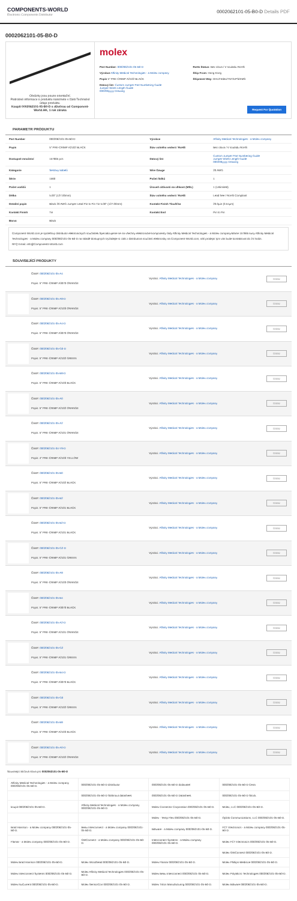COMPONENTS-WORLD
Electronic Components Distributor
0002062101-05-B0-D Details PDF
0002062101-05-B0-D
Obrázky jsou pouze orientační.
Podrobné informace o produktu naleznete v části Technické údaje produktu.
Koupit 0002062101-05-B0-D s důvěrou od Component-World.HK, 1 rok záruka
molex
Part Number: 0002062101-05-B0-D
Výrobce Affinity Medical Technologies - a Molex company
Popis 5" PRE-CRIMP A2102 BLACK
Datový list: Custom Jumper Part Numbering Guide
Jumper Wires Length Guide
000206yyyy Drawing
RoHs Status: Bez olova / V souladu RoHS
Ship From: Hong Kong
Shipment Way: DHL/Fedex/TNT/UPS/EMS
Request For Quotation
PARAMETR PRODUKTU
| Part Number | 0002062101-05-B0-D | Výrobce | Affinity Medical Technologies - a Molex company |
| Popis | 5" PRE-CRIMP A2102 BLACK | Stav volného vedení / RoHS | Bez olova / V souladu RoHS |
| Dostupné množství | 157665 pcs | Datový list | Custom Jumper Part Numbering Guide Jumper Wires Length Guide 000206yyyy Drawing |
| Kategorie | Sestavy kabelů | Wire Gauge | 20 AWG |
| Série | 1560 | Počet řádků | 1 |
| Počet vodičů | 1 | Úroveň citlivosti na vlhkost (MSL) | 1 (Unlimited) |
| Délka | 5.00" (127.00mm) | Stav volného vedení / RoHS | Lead free / RoHS Compliant |
| Detailní popis | Black 20 AWG Jumper Lead Pin to Pin Tin 5.00" (127.00mm) | Kontakt Finish Tloušťka | 20.0µin (0.51µm) |
| Kontakt Finish | Tin | Kontakt End | Pin to Pin |
| Barva | Black | | |
Component-World.com je spolehlivý distributor elektronických součástek.Specializujeme se na všechny elektronické komponenty řady Affinity Medical Technologies - a Molex company.Máme 157665 kusy Affinity Medical Technologies - a Molex company 0002062101-05-B0-D na skladě dostupných.Vyžádejte si citát z distributora součástí elektroniky na Component-World.com, náš prodejní tým vás bude kontaktovat do 24 hodin.
RFQ Email: info@Components-World.com
SOUVISEJÍCÍ PRODUKTY
Část#: 0002062101-05-A4
Popis: 5" PRE-CRIMP A3070 ORANGE
Výrobci: Affinity Medical Technologies - a Molex company
Dotaz
Část#: 0002062101-05-A9-D
Popis: 5" PRE-CRIMP A2103 ORANGE
Výrobci: Affinity Medical Technologies - a Molex company
Dotaz
Část#: 0002062101-05-A4-D
Popis: 5" PRE-CRIMP A3070 ORANGE
Výrobci: Affinity Medical Technologies - a Molex company
Dotaz
Část#: 0002062101-05-G0-D
Popis: 5" PRE-CRIMP A2102 GREEN
Výrobci: Affinity Medical Technologies - a Molex company
Dotaz
Část#: 0002062101-05-B9-D
Popis: 5" PRE-CRIMP A2103 BLACK
Výrobci: Affinity Medical Technologies - a Molex company
Dotaz
Část#: 0002062101-05-A0
Popis: 5" PRE-CRIMP A2102 ORANGE
Výrobci: Affinity Medical Technologies - a Molex company
Dotaz
Část#: 0002062101-05-A2
Popis: 5" PRE-CRIMP A2101 ORANGE
Výrobci: Affinity Medical Technologies - a Molex company
Dotaz
Část#: 0002062101-04-Y9-D
Popis: 4" PRE-CRIMP A2103 YELLOW
Výrobci: Affinity Medical Technologies - a Molex company
Dotaz
Část#: 0002062101-05-B0
Popis: 5" PRE-CRIMP A2102 BLACK
Výrobci: Affinity Medical Technologies - a Molex company
Dotaz
Část#: 0002062101-05-B2
Popis: 5" PRE-CRIMP A2101 BLACK
Výrobci: Affinity Medical Technologies - a Molex company
Dotaz
Část#: 0002062101-05-B2-D
Popis: 5" PRE-CRIMP A2101 BLACK
Výrobci: Affinity Medical Technologies - a Molex company
Dotaz
Část#: 0002062101-05-G2-D
Popis: 5" PRE-CRIMP A2101 GREEN
Výrobci: Affinity Medical Technologies - a Molex company
Dotaz
Část#: 0002062101-05-A9
Popis: 5" PRE-CRIMP A2103 ORANGE
Výrobci: Affinity Medical Technologies - a Molex company
Dotaz
Část#: 0002062101-05-B4
Popis: 5" PRE-CRIMP A3070 BLACK
Výrobci: Affinity Medical Technologies - a Molex company
Dotaz
Část#: 0002062101-05-A2-D
Popis: 5" PRE-CRIMP A2101 ORANGE
Výrobci: Affinity Medical Technologies - a Molex company
Dotaz
Část#: 0002062101-05-G2
Popis: 5" PRE-CRIMP A2101 GREEN
Výrobci: Affinity Medical Technologies - a Molex company
Dotaz
Část#: 0002062101-05-B4-D
Popis: 5" PRE-CRIMP A3070 BLACK
Výrobci: Affinity Medical Technologies - a Molex company
Dotaz
Část#: 0002062101-05-G0
Popis: 5" PRE-CRIMP A2102 GREEN
Výrobci: Affinity Medical Technologies - a Molex company
Dotaz
Část#: 0002062101-05-B9
Popis: 5" PRE-CRIMP A2103 BLACK
Výrobci: Affinity Medical Technologies - a Molex company
Dotaz
Část#: 0002062101-05-A0-D
Popis: 5" PRE-CRIMP A2102 ORANGE
Výrobci: Affinity Medical Technologies - a Molex company
Dotaz
Související klíčová slova pro 0002062101-05-B0-D
| Affinity Medical Technologies - a Molex company 0002062101-05-B0-D. | 0002062101-05-B0-D distributor | 0002062101-05-B0-D dodavatel | 0002062101-05-B0-D Cena |
| | 0002062101-05-B0-D Stáhnout datasheet. | 0002062101-05-B0-D Datasheet. | 0002062101-05-B0-D Stock. |
| koupit 0002062101-05-B0-D. | Affinity Medical Technologies - a Molex company 0002062101-05-B0-D. | Molex Connector Corporation 0002062101-05-B0-D. | Molex, LLC 0002062101-05-B0-D. |
| | | Molex - Temp Flex 0002062101-05-B0-D. | Oplink Communications, LLC 0002062101-05-B0-D. |
| Brad Harrison - a Molex company 0002062101-05-B0-D. | Beau Interconnect - a Molex company 0002062101-05-B0-D. | Bittware - a Molex company 0002062101-05-B0-D. | FCT Electronics - a Molex company 0002062101-05-B0-D. |
| Flamar - a Molex company 0002062101-05-B0-D. | GWConnect - a Molex company 0002062101-05-B0-D. | Interconnect Systems - a Molex company 0002062101-05-B0-D. | Molex FCT Electronics 0002062101-05-B0-D. |
| | | | Molex GWConnect 0002062101-05-B0-D. |
| Molex Brad Harrison 0002062101-05-B0-D. | Molex Woodhead 0002062101-05-B0-D. | Molex Flamar 0002062101-05-B0-D. | Molex Phillips-Medisize 0002062101-05-B0-D. |
| Molex Interconnect Systems 0002062101-05-B0-D. | Molex Affinity Medical Technologies 0002062101-05-B0-D. | Molex Beau Interconnect 0002062101-05-B0-D. | Molex PolyMicro Technologies 0002062101-05-B0-D. |
| Molex NuCurrent 0002062101-05-B0-D. | Molex SensorCon 0002062101-05-B0-D. | Molex Triton Manufacturing 0002062101-05-B0-D. | Molex Bittware 0002062101-05-B0-D. |